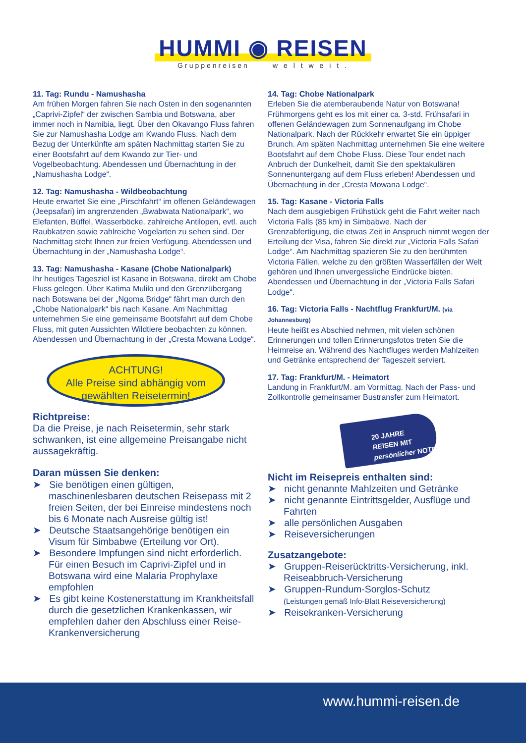HUMMI ◉ REISEN
Gruppenreisen w e l t w e i t .
11. Tag: Rundu - Namushasha
Am frühen Morgen fahren Sie nach Osten in den sogenannten „Caprivi-Zipfel“ der zwischen Sambia und Botswana, aber immer noch in Namibia, liegt. Über den Okavango Fluss fahren Sie zur Namushasha Lodge am Kwando Fluss. Nach dem Bezug der Unterkünfte am späten Nachmittag starten Sie zu einer Bootsfahrt auf dem Kwando zur Tier- und Vogelbeobachtung. Abendessen und Übernachtung in der „Namushasha Lodge“.
12. Tag: Namushasha - Wildbeobachtung
Heute erwartet Sie eine „Pirschfahrt“ im offenen Geländewagen (Jeepsafari) im angrenzenden „Bwabwata Nationalpark“, wo Elefanten, Büffel, Wasserböcke, zahlreiche Antilopen, evtl. auch Raubkatzen sowie zahlreiche Vogelarten zu sehen sind. Der Nachmittag steht Ihnen zur freien Verfügung. Abendessen und Übernachtung in der „Namushasha Lodge“.
13. Tag: Namushasha - Kasane (Chobe Nationalpark)
Ihr heutiges Tagesziel ist Kasane in Botswana, direkt am Chobe Fluss gelegen. Über Katima Mulilo und den Grenzübergang nach Botswana bei der „Ngoma Bridge“ fährt man durch den „Chobe Nationalpark“ bis nach Kasane. Am Nachmittag unternehmen Sie eine gemeinsame Bootsfahrt auf dem Chobe Fluss, mit guten Aussichten Wildtiere beobachten zu können. Abendessen und Übernachtung in der „Cresta Mowana Lodge“.
ACHTUNG!
Alle Preise sind abhängig vom
gewählten Reisetermin!
Richtpreise:
Da die Preise, je nach Reisetermin, sehr stark schwanken, ist eine allgemeine Preisangabe nicht aussagekräftig.
Daran müssen Sie denken:
➤ Sie benötigen einen gültigen, maschinenlesbaren deutschen Reisepass mit 2 freien Seiten, der bei Einreise mindestens noch bis 6 Monate nach Ausreise gültig ist!
➤ Deutsche Staatsangehörige benötigen ein Visum für Simbabwe (Erteilung vor Ort).
➤ Besondere Impfungen sind nicht erforderlich. Für einen Besuch im Caprivi-Zipfel und in Botswana wird eine Malaria Prophylaxe empfohlen
➤ Es gibt keine Kostenerstattung im Krankheitsfall durch die gesetzlichen Krankenkassen, wir empfehlen daher den Abschluss einer Reise-Krankenversicherung
14. Tag: Chobe Nationalpark
Erleben Sie die atemberaubende Natur von Botswana! Frühmorgens geht es los mit einer ca. 3-std. Frühsafari in offenen Geländewagen zum Sonnenaufgang im Chobe Nationalpark. Nach der Rückkehr erwartet Sie ein üppiger Brunch. Am späten Nachmittag unternehmen Sie eine weitere Bootsfahrt auf dem Chobe Fluss. Diese Tour endet nach Anbruch der Dunkelheit, damit Sie den spektakulären Sonnenuntergang auf dem Fluss erleben! Abendessen und Übernachtung in der „Cresta Mowana Lodge“.
15. Tag: Kasane - Victoria Falls
Nach dem ausgiebigen Frühstück geht die Fahrt weiter nach Victoria Falls (85 km) in Simbabwe. Nach der Grenzabfertigung, die etwas Zeit in Anspruch nimmt wegen der Erteilung der Visa, fahren Sie direkt zur „Victoria Falls Safari Lodge“. Am Nachmittag spazieren Sie zu den berühmten Victoria Fällen, welche zu den größten Wasserfällen der Welt gehören und Ihnen unvergessliche Eindrücke bieten. Abendessen und Übernachtung in der „Victoria Falls Safari Lodge“.
16. Tag: Victoria Falls - Nachtflug Frankfurt/M. (via Johannesburg)
Heute heißt es Abschied nehmen, mit vielen schönen Erinnerungen und tollen Erinnerungsfotos treten Sie die Heimreise an. Während des Nachtfluges werden Mahlzeiten und Getränke entsprechend der Tageszeit serviert.
17. Tag: Frankfurt/M. - Heimatort
Landung in Frankfurt/M. am Vormittag. Nach der Pass- und Zollkontrolle gemeinsamer Bustransfer zum Heimatort.
20 JAHRE
REISEN MIT
persönlicher NOTE
Nicht im Reisepreis enthalten sind:
➤ nicht genannte Mahlzeiten und Getränke
➤ nicht genannte Eintrittsgelder, Ausflüge und Fahrten
➤ alle persönlichen Ausgaben
➤ Reiseversicherungen
Zusatzangebote:
➤ Gruppen-Reiserücktritts-Versicherung, inkl. Reiseabbruch-Versicherung
➤ Gruppen-Rundum-Sorglos-Schutz
(Leistungen gemäß Info-Blatt Reiseversicherung)
➤ Reisekranken-Versicherung
www.hummi-reisen.de